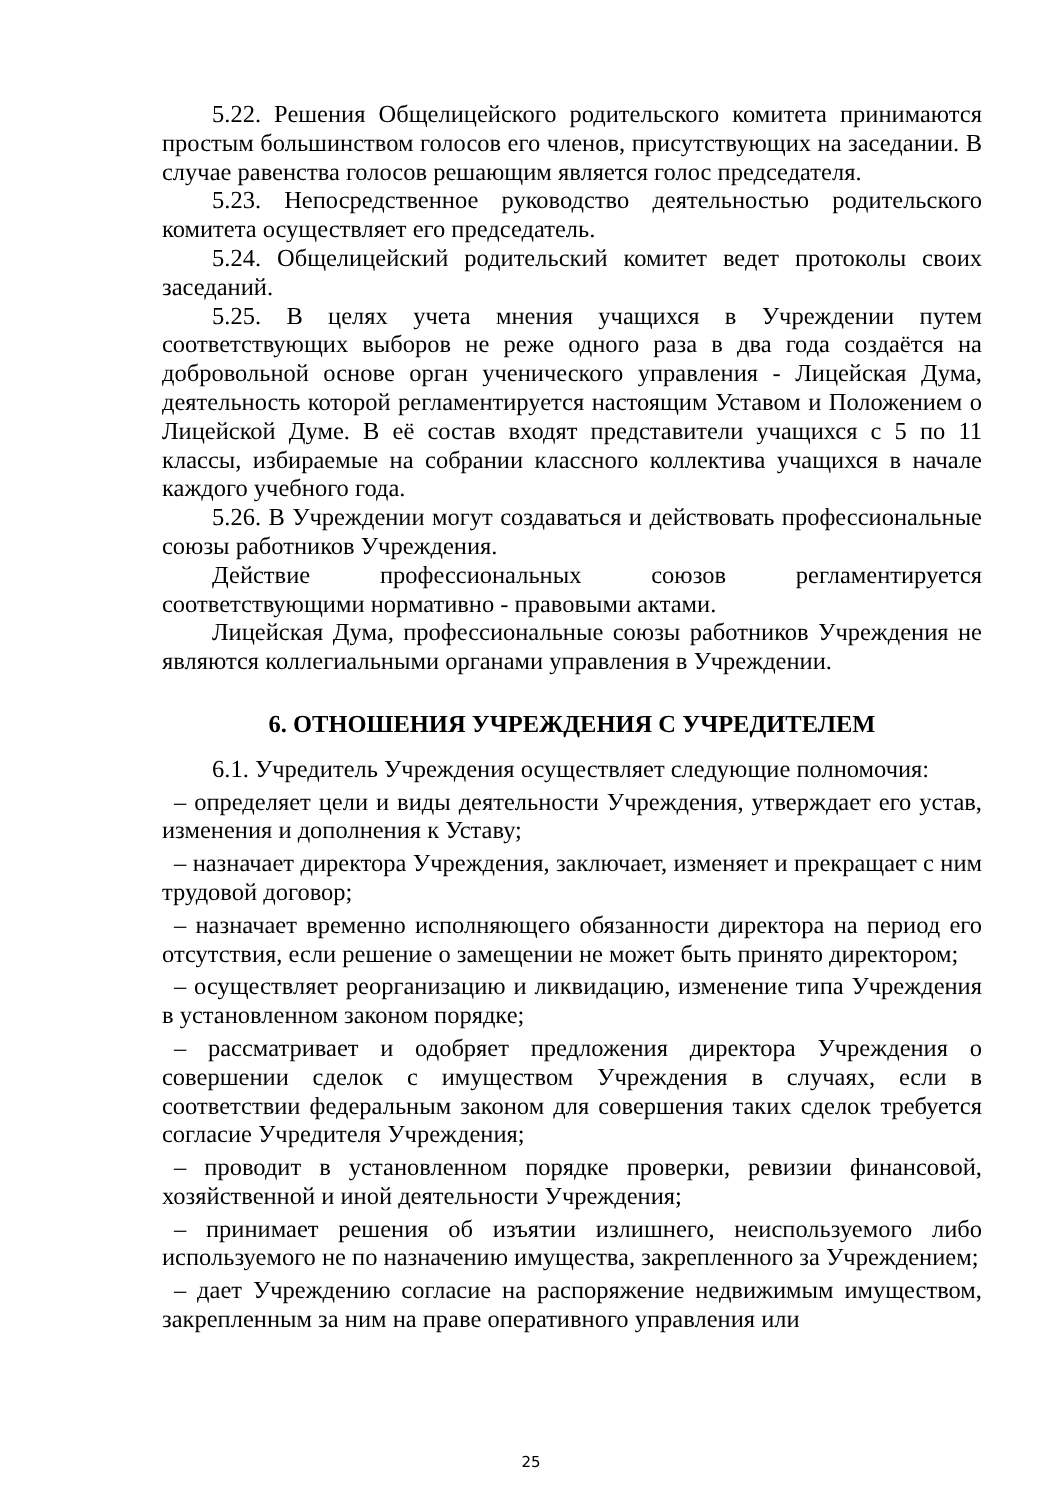5.22. Решения Общелицейского родительского комитета принимаются простым большинством голосов его членов, присутствующих на заседании. В случае равенства голосов решающим является голос председателя.
5.23. Непосредственное руководство деятельностью родительского комитета осуществляет его председатель.
5.24. Общелицейский родительский комитет ведет протоколы своих заседаний.
5.25. В целях учета мнения учащихся в Учреждении путем соответствующих выборов не реже одного раза в два года создаётся на добровольной основе орган ученического управления - Лицейская Дума, деятельность которой регламентируется настоящим Уставом и Положением о Лицейской Думе. В её состав входят представители учащихся с 5 по 11 классы, избираемые на собрании классного коллектива учащихся в начале каждого учебного года.
5.26. В Учреждении могут создаваться и действовать профессиональные союзы работников Учреждения.
Действие профессиональных союзов регламентируется соответствующими нормативно - правовыми актами.
Лицейская Дума, профессиональные союзы работников Учреждения не являются коллегиальными органами управления в Учреждении.
6. ОТНОШЕНИЯ УЧРЕЖДЕНИЯ С УЧРЕДИТЕЛЕМ
6.1. Учредитель Учреждения осуществляет следующие полномочия:
– определяет цели и виды деятельности Учреждения, утверждает его устав, изменения и дополнения к Уставу;
– назначает директора Учреждения, заключает, изменяет и прекращает с ним трудовой договор;
– назначает временно исполняющего обязанности директора на период его отсутствия, если решение о замещении не может быть принято директором;
– осуществляет реорганизацию и ликвидацию, изменение типа Учреждения в установленном законом порядке;
– рассматривает и одобряет предложения директора Учреждения о совершении сделок с имуществом Учреждения в случаях, если в соответствии федеральным законом для совершения таких сделок требуется согласие Учредителя Учреждения;
– проводит в установленном порядке проверки, ревизии финансовой, хозяйственной и иной деятельности Учреждения;
– принимает решения об изъятии излишнего, неиспользуемого либо используемого не по назначению имущества, закрепленного за Учреждением;
– дает Учреждению согласие на распоряжение недвижимым имуществом, закрепленным за ним на праве оперативного управления или
25